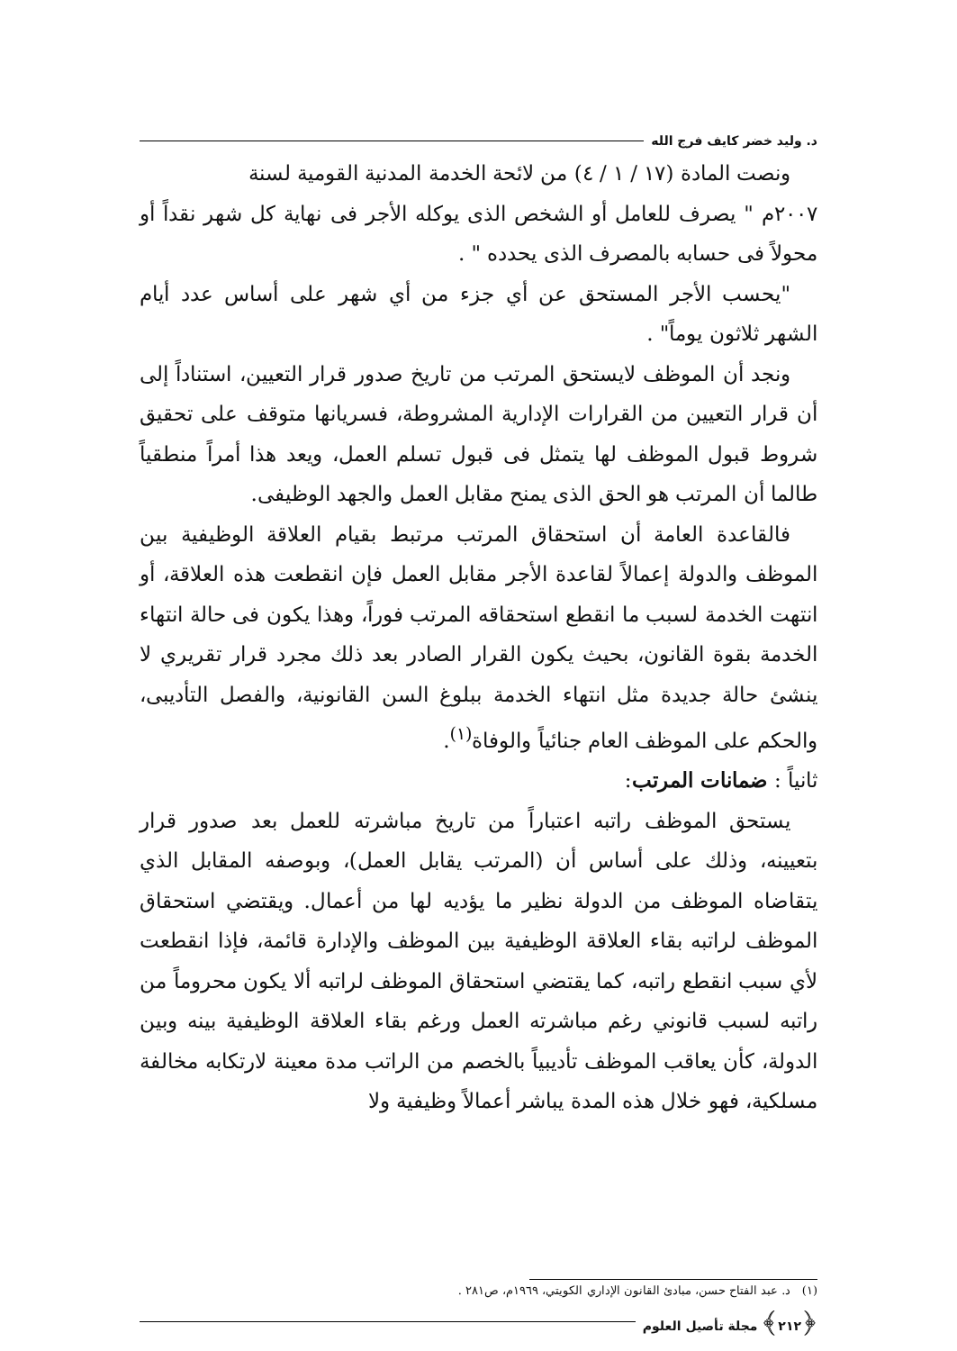د. وليد خضر كايف فرج الله
ونصت المادة (١٧ / ١ / ٤) من لائحة الخدمة المدنية القومية لسنة
٢٠٠٧م " يصرف للعامل أو الشخص الذى يوكله الأجر فى نهاية كل شهر نقداً أو محولاً فى حسابه بالمصرف الذى يحدده " .
"يحسب الأجر المستحق عن أي جزء من أي شهر على أساس عدد أيام الشهر ثلاثون يوماً" .
ونجد أن الموظف لايستحق المرتب من تاريخ صدور قرار التعيين، استناداً إلى أن قرار التعيين من القرارات الإدارية المشروطة، فسريانها متوقف على تحقيق شروط قبول الموظف لها يتمثل فى قبول تسلم العمل، ويعد هذا أمراً منطقياً طالما أن المرتب هو الحق الذى يمنح مقابل العمل والجهد الوظيفى.
فالقاعدة العامة أن استحقاق المرتب مرتبط بقيام العلاقة الوظيفية بين الموظف والدولة إعمالاً لقاعدة الأجر مقابل العمل فإن انقطعت هذه العلاقة، أو انتهت الخدمة لسبب ما انقطع استحقاقه المرتب فوراً، وهذا يكون فى حالة انتهاء الخدمة بقوة القانون، بحيث يكون القرار الصادر بعد ذلك مجرد قرار تقريري لا ينشئ حالة جديدة مثل انتهاء الخدمة ببلوغ السن القانونية، والفصل التأديبى، والحكم على الموظف العام جنائياً والوفاة<sup>(١)</sup>.
ثانياً : ضمانات المرتب:
يستحق الموظف راتبه اعتباراً من تاريخ مباشرته للعمل بعد صدور قرار بتعيينه، وذلك على أساس أن (المرتب يقابل العمل)، وبوصفه المقابل الذي يتقاضاه الموظف من الدولة نظير ما يؤديه لها من أعمال. ويقتضي استحقاق الموظف لراتبه بقاء العلاقة الوظيفية بين الموظف والإدارة قائمة، فإذا انقطعت لأي سبب انقطع راتبه، كما يقتضي استحقاق الموظف لراتبه ألا يكون محروماً من راتبه لسبب قانوني رغم مباشرته العمل ورغم بقاء العلاقة الوظيفية بينه وبين الدولة، كأن يعاقب الموظف تأديبياً بالخصم من الراتب مدة معينة لارتكابه مخالفة مسلكية، فهو خلال هذه المدة يباشر أعمالاً وظيفية ولا
(١) د. عبد الفتاح حسن، مبادئ القانون الإداري الكويتي، ١٩٦٩م، ص٢٨١ .
﴿٢١٢﴾ مجلة تأصيل العلوم